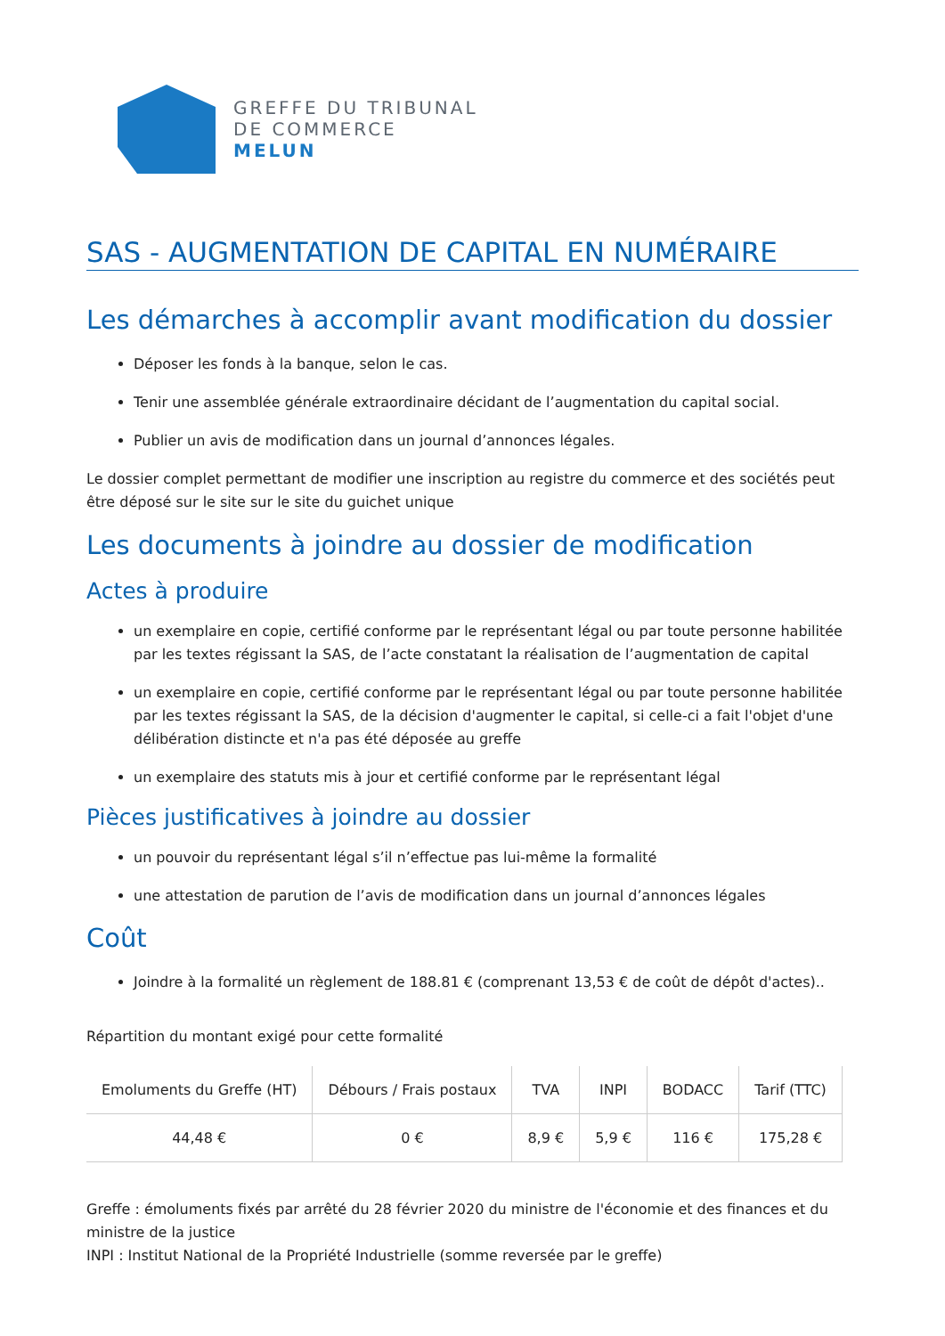GREFFE DU TRIBUNAL
DE COMMERCE
MELUN
SAS - AUGMENTATION DE CAPITAL EN NUMÉRAIRE
Les démarches à accomplir avant modification du dossier
Déposer les fonds à la banque, selon le cas.
Tenir une assemblée générale extraordinaire décidant de l’augmentation du capital social.
Publier un avis de modification dans un journal d’annonces légales.
Le dossier complet permettant de modifier une inscription au registre du commerce et des sociétés peut être déposé sur le site sur le site du guichet unique
Les documents à joindre au dossier de modification
Actes à produire
un exemplaire en copie, certifié conforme par le représentant légal ou par toute personne habilitée par les textes régissant la SAS, de l’acte constatant la réalisation de l’augmentation de capital
un exemplaire en copie, certifié conforme par le représentant légal ou par toute personne habilitée par les textes régissant la SAS, de la décision d'augmenter le capital, si celle-ci a fait l'objet d'une délibération distincte et n'a pas été déposée au greffe
un exemplaire des statuts mis à jour et certifié conforme par le représentant légal
Pièces justificatives à joindre au dossier
un pouvoir du représentant légal s’il n’effectue pas lui-même la formalité
une attestation de parution de l’avis de modification dans un journal d’annonces légales
Coût
Joindre à la formalité un règlement de 188.81 € (comprenant 13,53 € de coût de dépôt d'actes)..
Répartition du montant exigé pour cette formalité
| Emoluments du Greffe (HT) | Débours / Frais postaux | TVA | INPI | BODACC | Tarif (TTC) |
| --- | --- | --- | --- | --- | --- |
| 44,48 € | 0 € | 8,9 € | 5,9 € | 116 € | 175,28 € |
Greffe : émoluments fixés par arrêté du 28 février 2020 du ministre de l'économie et des finances et du ministre de la justice
INPI : Institut National de la Propriété Industrielle (somme reversée par le greffe)